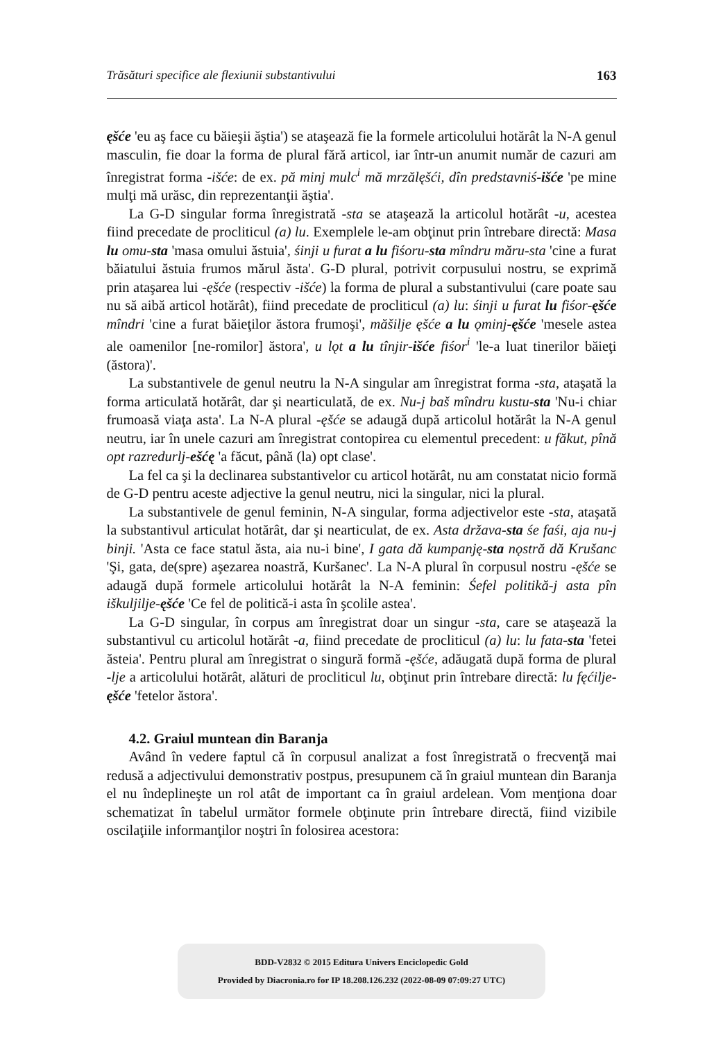Trăsături specifice ale flexiunii substantivului 163
ęšće 'eu aş face cu băieşii ăştia') se ataşează fie la formele articolului hotărât la N-A genul masculin, fie doar la forma de plural fără articol, iar într-un anumit număr de cazuri am înregistrat forma -išće: de ex. pă minj mulc<sup>i</sup> mă mrzălęšći, dîn predstavniś-išće 'pe mine mulţi mă urăsc, din reprezentanţii ăştia'.
La G-D singular forma înregistrată -sta se ataşează la articolul hotărât -u, acestea fiind precedate de procliticul (a) lu. Exemplele le-am obţinut prin întrebare directă: Masa lu omu-sta 'masa omului ăstuia', śinji u furat a lu fiśoru-sta mîndru măru-sta 'cine a furat băiatului ăstuia frumos mărul ăsta'. G-D plural, potrivit corpusului nostru, se exprimă prin ataşarea lui -ęšće (respectiv -išće) la forma de plural a substantivului (care poate sau nu să aibă articol hotărât), fiind precedate de procliticul (a) lu: śinji u furat lu fiśor-ęšće mîndri 'cine a furat băieţilor ăstora frumoşi', măšilje ęšće a lu ǫminj-ęšće 'mesele astea ale oamenilor [ne-romilor] ăstora', u lǫt a lu tînjir-išće fiśor<sup>i</sup> 'le-a luat tinerilor băieţi (ăstora)'.
La substantivele de genul neutru la N-A singular am înregistrat forma -sta, ataşată la forma articulată hotărât, dar şi nearticulată, de ex. Nu-j baš mîndru kustu-sta 'Nu-i chiar frumoasă viaţa asta'. La N-A plural -ęšće se adaugă după articolul hotărât la N-A genul neutru, iar în unele cazuri am înregistrat contopirea cu elementul precedent: u făkut, pînă opt razredurlj-ešćę 'a făcut, până (la) opt clase'.
La fel ca şi la declinarea substantivelor cu articol hotărât, nu am constatat nicio formă de G-D pentru aceste adjective la genul neutru, nici la singular, nici la plural.
La substantivele de genul feminin, N-A singular, forma adjectivelor este -sta, ataşată la substantivul articulat hotărât, dar şi nearticulat, de ex. Asta država-sta śe faśi, aja nu-j binji. 'Asta ce face statul ăsta, aia nu-i bine', I gata dă kumpanję-sta nǫstră dă Krušanc 'Şi, gata, de(spre) aşezarea noastră, Kuršanec'. La N-A plural în corpusul nostru -ęšće se adaugă după formele articolului hotărât la N-A feminin: Śefel politikă-j asta pîn iškuljilje-ęšće 'Ce fel de politică-i asta în şcolile astea'.
La G-D singular, în corpus am înregistrat doar un singur -sta, care se ataşează la substantivul cu articolul hotărât -a, fiind precedate de procliticul (a) lu: lu fata-sta 'fetei ăsteia'. Pentru plural am înregistrat o singură formă -ęšće, adăugată după forma de plural -lje a articolului hotărât, alături de procliticul lu, obţinut prin întrebare directă: lu fęćilje-ęšće 'fetelor ăstora'.
4.2. Graiul muntean din Baranja
Având în vedere faptul că în corpusul analizat a fost înregistrată o frecvenţă mai redusă a adjectivului demonstrativ postpus, presupunem că în graiul muntean din Baranja el nu îndeplineşte un rol atât de important ca în graiul ardelean. Vom menţiona doar schematizat în tabelul următor formele obţinute prin întrebare directă, fiind vizibile oscilaţiile informanţilor noştri în folosirea acestora:
BDD-V2832 © 2015 Editura Univers Enciclopedic Gold
Provided by Diacronia.ro for IP 18.208.126.232 (2022-08-09 07:09:27 UTC)